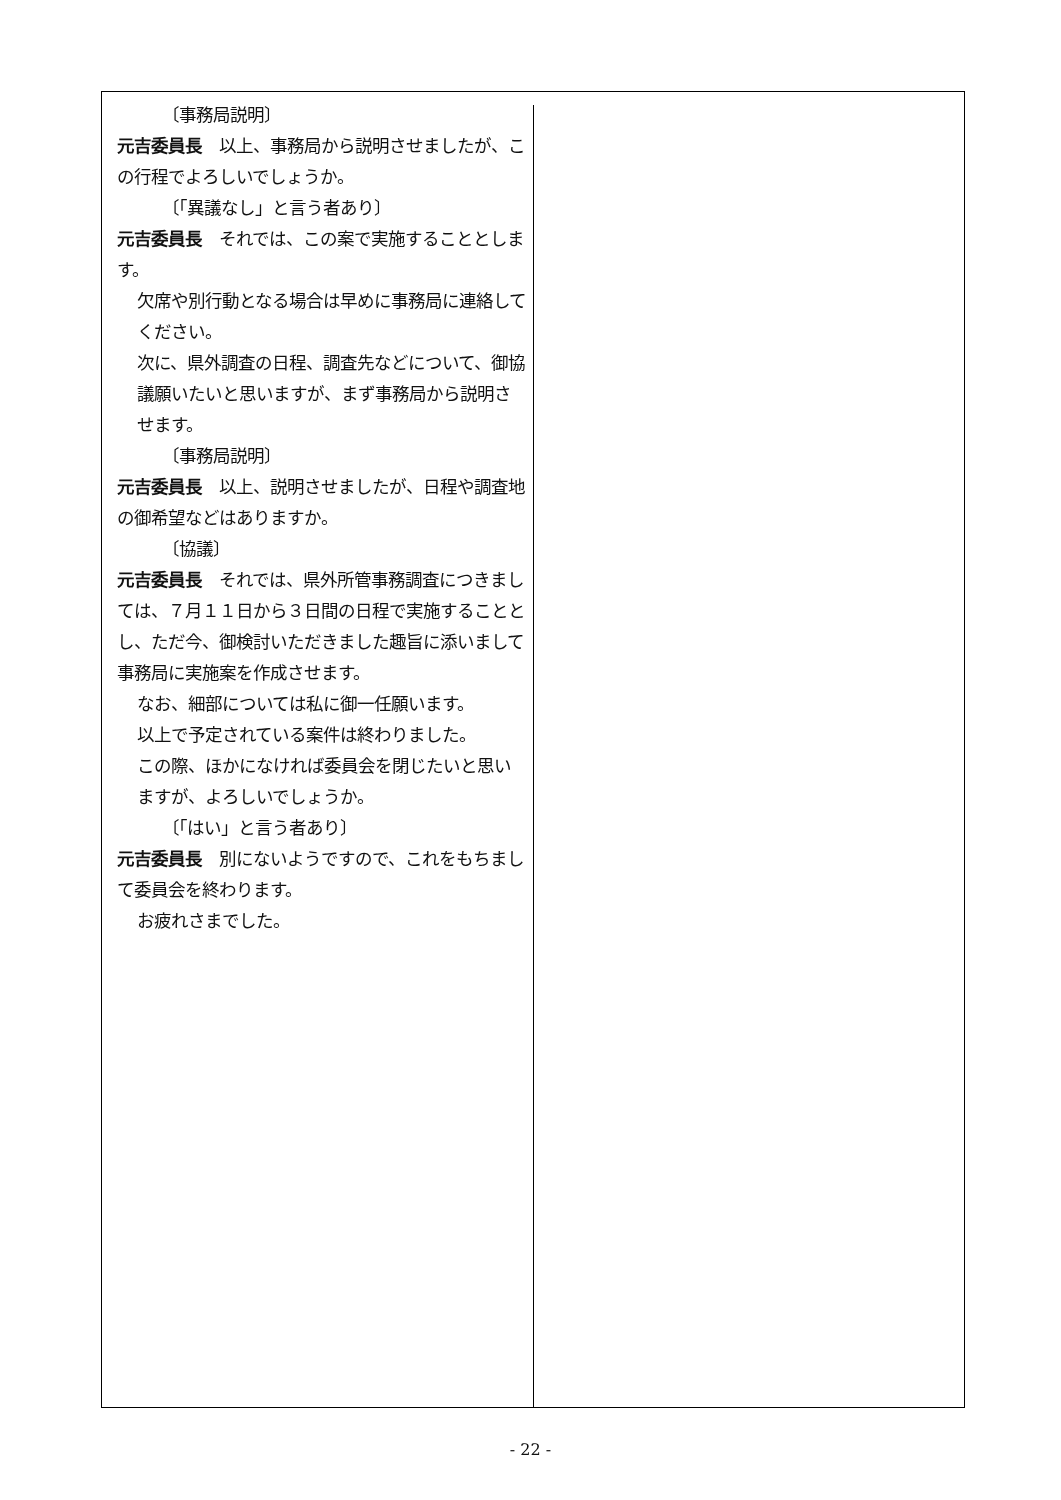〔事務局説明〕
元吉委員長　以上、事務局から説明させましたが、この行程でよろしいでしょうか。
〔「異議なし」と言う者あり〕
元吉委員長　それでは、この案で実施することとします。
欠席や別行動となる場合は早めに事務局に連絡してください。
次に、県外調査の日程、調査先などについて、御協議願いたいと思いますが、まず事務局から説明させます。
〔事務局説明〕
元吉委員長　以上、説明させましたが、日程や調査地の御希望などはありますか。
〔協議〕
元吉委員長　それでは、県外所管事務調査につきましては、７月１１日から３日間の日程で実施することとし、ただ今、御検討いただきました趣旨に添いまして事務局に実施案を作成させます。
なお、細部については私に御一任願います。
以上で予定されている案件は終わりました。
この際、ほかになければ委員会を閉じたいと思いますが、よろしいでしょうか。
〔「はい」と言う者あり〕
元吉委員長　別にないようですので、これをもちまして委員会を終わります。
お疲れさまでした。
- 22 -